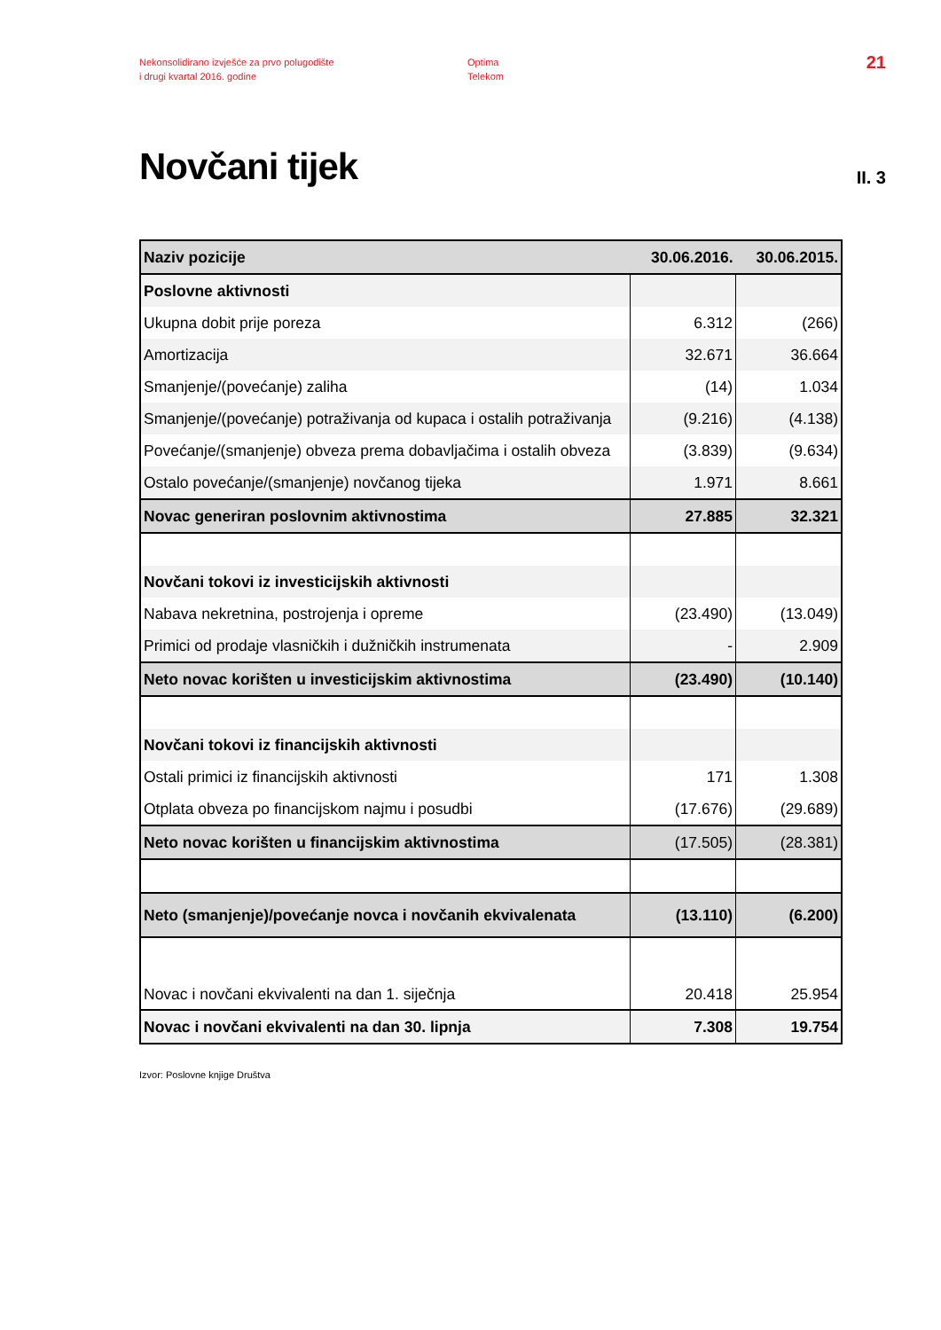Nekonsolidirano izvješće za prvo polugodište
i drugi kvartal 2016. godine
Optima
Telekom
21
Novčani tijek
II. 3
| Naziv pozicije | 30.06.2016. | 30.06.2015. |
| --- | --- | --- |
| Poslovne aktivnosti | | |
| Ukupna dobit prije poreza | 6.312 | (266) |
| Amortizacija | 32.671 | 36.664 |
| Smanjenje/(povećanje) zaliha | (14) | 1.034 |
| Smanjenje/(povećanje) potraživanja od kupaca i ostalih potraživanja | (9.216) | (4.138) |
| Povećanje/(smanjenje) obveza prema dobavljačima i ostalih obveza | (3.839) | (9.634) |
| Ostalo povećanje/(smanjenje) novčanog tijeka | 1.971 | 8.661 |
| Novac generiran poslovnim aktivnostima | 27.885 | 32.321 |
| Novčani tokovi iz investicijskih aktivnosti | | |
| Nabava nekretnina, postrojenja i opreme | (23.490) | (13.049) |
| Primici od prodaje vlasničkih i dužničkih instrumenata | - | 2.909 |
| Neto novac korišten u investicijskim aktivnostima | (23.490) | (10.140) |
| Novčani tokovi iz financijskih aktivnosti | | |
| Ostali primici iz financijskih aktivnosti | 171 | 1.308 |
| Otplata obveza po financijskom najmu i posudbi | (17.676) | (29.689) |
| Neto novac korišten u financijskim aktivnostima | (17.505) | (28.381) |
| Neto (smanjenje)/povećanje novca i novčanih ekvivalenata | (13.110) | (6.200) |
| Novac i novčani ekvivalenti na dan 1. siječnja | 20.418 | 25.954 |
| Novac i novčani ekvivalenti na dan 30. lipnja | 7.308 | 19.754 |
Izvor: Poslovne knjige Društva